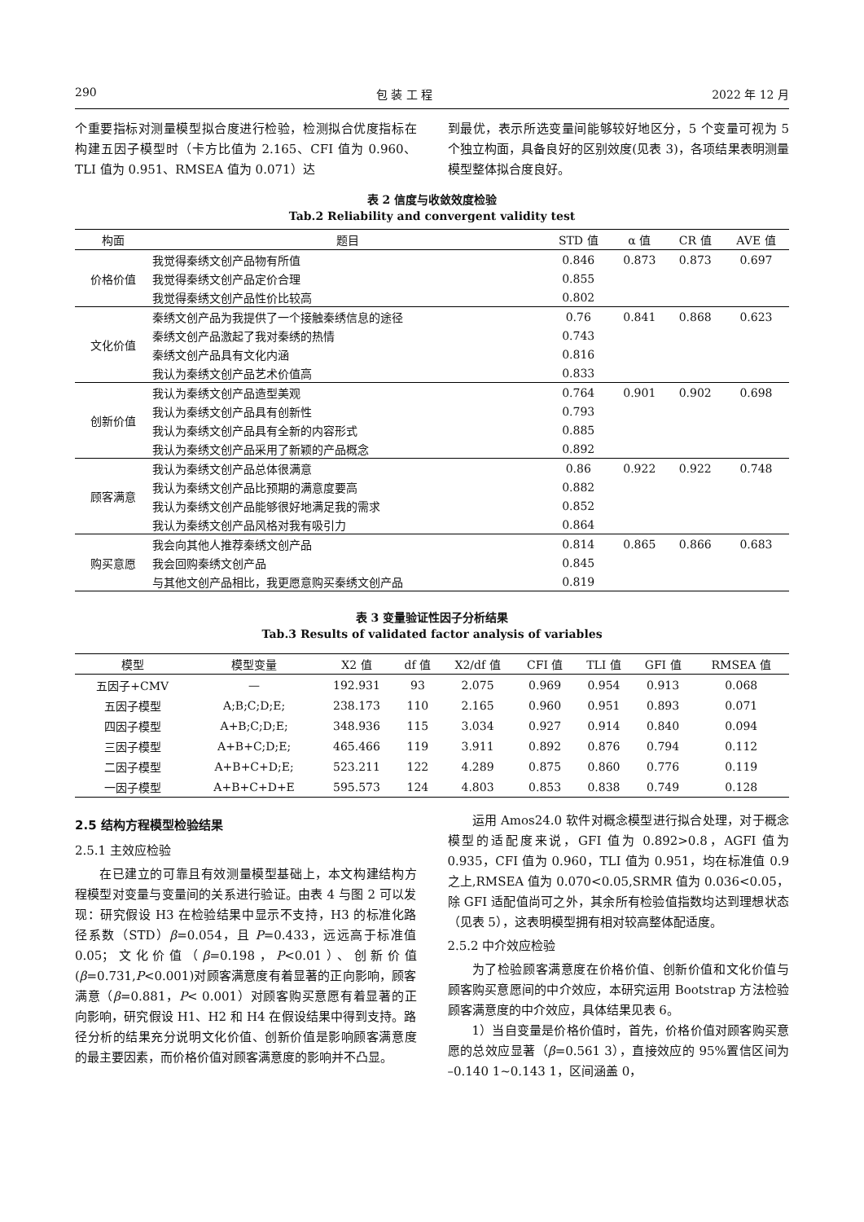290 包 装 工 程 2022 年 12 月
个重要指标对测量模型拟合度进行检验，检测拟合优度指标在构建五因子模型时（卡方比值为 2.165、CFI 值为 0.960、TLI 值为 0.951、RMSEA 值为 0.071）达
到最优，表示所选变量间能够较好地区分，5 个变量可视为 5 个独立构面，具备良好的区别效度(见表 3)，各项结果表明测量模型整体拟合度良好。
表 2 信度与收敛效度检验
Tab.2 Reliability and convergent validity test
| 构面 | 题目 | STD 值 | α 值 | CR 值 | AVE 值 |
| --- | --- | --- | --- | --- | --- |
| 价格价值 | 我觉得秦绣文创产品物有所值 | 0.846 | 0.873 | 0.873 | 0.697 |
| | 我觉得秦绣文创产品定价合理 | 0.855 | | | |
| | 我觉得秦绣文创产品性价比较高 | 0.802 | | | |
| 文化价值 | 秦绣文创产品为我提供了一个接触秦绣信息的途径 | 0.76 | 0.841 | 0.868 | 0.623 |
| | 秦绣文创产品激起了我对秦绣的热情 | 0.743 | | | |
| | 秦绣文创产品具有文化内涵 | 0.816 | | | |
| | 我认为秦绣文创产品艺术价值高 | 0.833 | | | |
| 创新价值 | 我认为秦绣文创产品造型美观 | 0.764 | 0.901 | 0.902 | 0.698 |
| | 我认为秦绣文创产品具有创新性 | 0.793 | | | |
| | 我认为秦绣文创产品具有全新的内容形式 | 0.885 | | | |
| | 我认为秦绣文创产品采用了新颖的产品概念 | 0.892 | | | |
| 顾客满意 | 我认为秦绣文创产品总体很满意 | 0.86 | 0.922 | 0.922 | 0.748 |
| | 我认为秦绣文创产品比预期的满意度要高 | 0.882 | | | |
| | 我认为秦绣文创产品能够很好地满足我的需求 | 0.852 | | | |
| | 我认为秦绣文创产品风格对我有吸引力 | 0.864 | | | |
| 购买意愿 | 我会向其他人推荐秦绣文创产品 | 0.814 | 0.865 | 0.866 | 0.683 |
| | 我会回购秦绣文创产品 | 0.845 | | | |
| | 与其他文创产品相比，我更愿意购买秦绣文创产品 | 0.819 | | | |
表 3 变量验证性因子分析结果
Tab.3 Results of validated factor analysis of variables
| 模型 | 模型变量 | X2 值 | df 值 | X2/df 值 | CFI 值 | TLI 值 | GFI 值 | RMSEA 值 |
| --- | --- | --- | --- | --- | --- | --- | --- | --- |
| 五因子+CMV | — | 192.931 | 93 | 2.075 | 0.969 | 0.954 | 0.913 | 0.068 |
| 五因子模型 | A;B;C;D;E; | 238.173 | 110 | 2.165 | 0.960 | 0.951 | 0.893 | 0.071 |
| 四因子模型 | A+B;C;D;E; | 348.936 | 115 | 3.034 | 0.927 | 0.914 | 0.840 | 0.094 |
| 三因子模型 | A+B+C;D;E; | 465.466 | 119 | 3.911 | 0.892 | 0.876 | 0.794 | 0.112 |
| 二因子模型 | A+B+C+D;E; | 523.211 | 122 | 4.289 | 0.875 | 0.860 | 0.776 | 0.119 |
| 一因子模型 | A+B+C+D+E | 595.573 | 124 | 4.803 | 0.853 | 0.838 | 0.749 | 0.128 |
2.5 结构方程模型检验结果
2.5.1 主效应检验
在已建立的可靠且有效测量模型基础上，本文构建结构方程模型对变量与变量间的关系进行验证。由表 4 与图 2 可以发现：研究假设 H3 在检验结果中显示不支持，H3 的标准化路径系数（STD）β=0.054，且 P=0.433，远远高于标准值 0.05；文化价值（β=0.198，P<0.01）、创新价值(β=0.731,P<0.001)对顾客满意度有着显著的正向影响，顾客满意（β=0.881，P< 0.001）对顾客购买意愿有着显著的正向影响，研究假设 H1、H2 和 H4 在假设结果中得到支持。路径分析的结果充分说明文化价值、创新价值是影响顾客满意度的最主要因素，而价格价值对顾客满意度的影响并不凸显。
运用 Amos24.0 软件对概念模型进行拟合处理，对于概念模型的适配度来说，GFI 值为 0.892>0.8，AGFI 值为 0.935，CFI 值为 0.960，TLI 值为 0.951，均在标准值 0.9 之上,RMSEA 值为 0.070<0.05,SRMR 值为 0.036<0.05，除 GFI 适配值尚可之外，其余所有检验值指数均达到理想状态（见表 5），这表明模型拥有相对较高整体配适度。
2.5.2 中介效应检验
为了检验顾客满意度在价格价值、创新价值和文化价值与顾客购买意愿间的中介效应，本研究运用 Bootstrap 方法检验顾客满意度的中介效应，具体结果见表 6。
1）当自变量是价格价值时，首先，价格价值对顾客购买意愿的总效应显著（β=0.561 3），直接效应的 95%置信区间为 –0.140 1~0.143 1，区间涵盖 0，